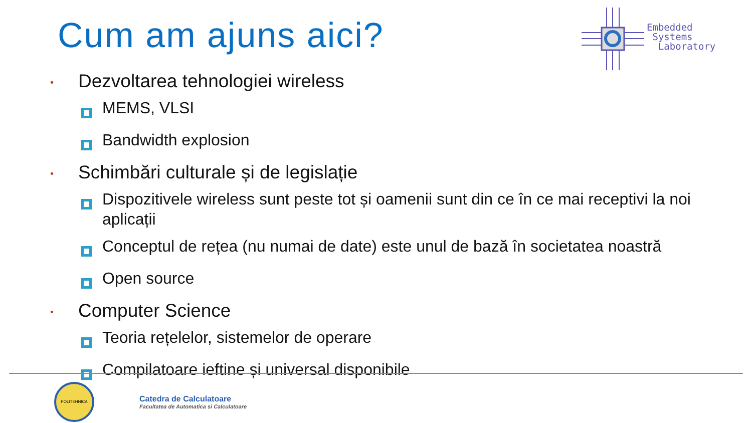Cum am ajuns aici?
Embedded
Systems
Laboratory
• Dezvoltarea tehnologiei wireless
MEMS, VLSI
Bandwidth explosion
• Schimbări culturale și de legislație
Dispozitivele wireless sunt peste tot și oamenii sunt din ce în ce mai receptivi la noi aplicații
Conceptul de rețea (nu numai de date) este unul de bază în societatea noastră
Open source
• Computer Science
Teoria rețelelor, sistemelor de operare
Compilatoare ieftine și universal disponibile
POLITEHNICA
Catedra de Calculatoare
Facultatea de Automatica si Calculatoare